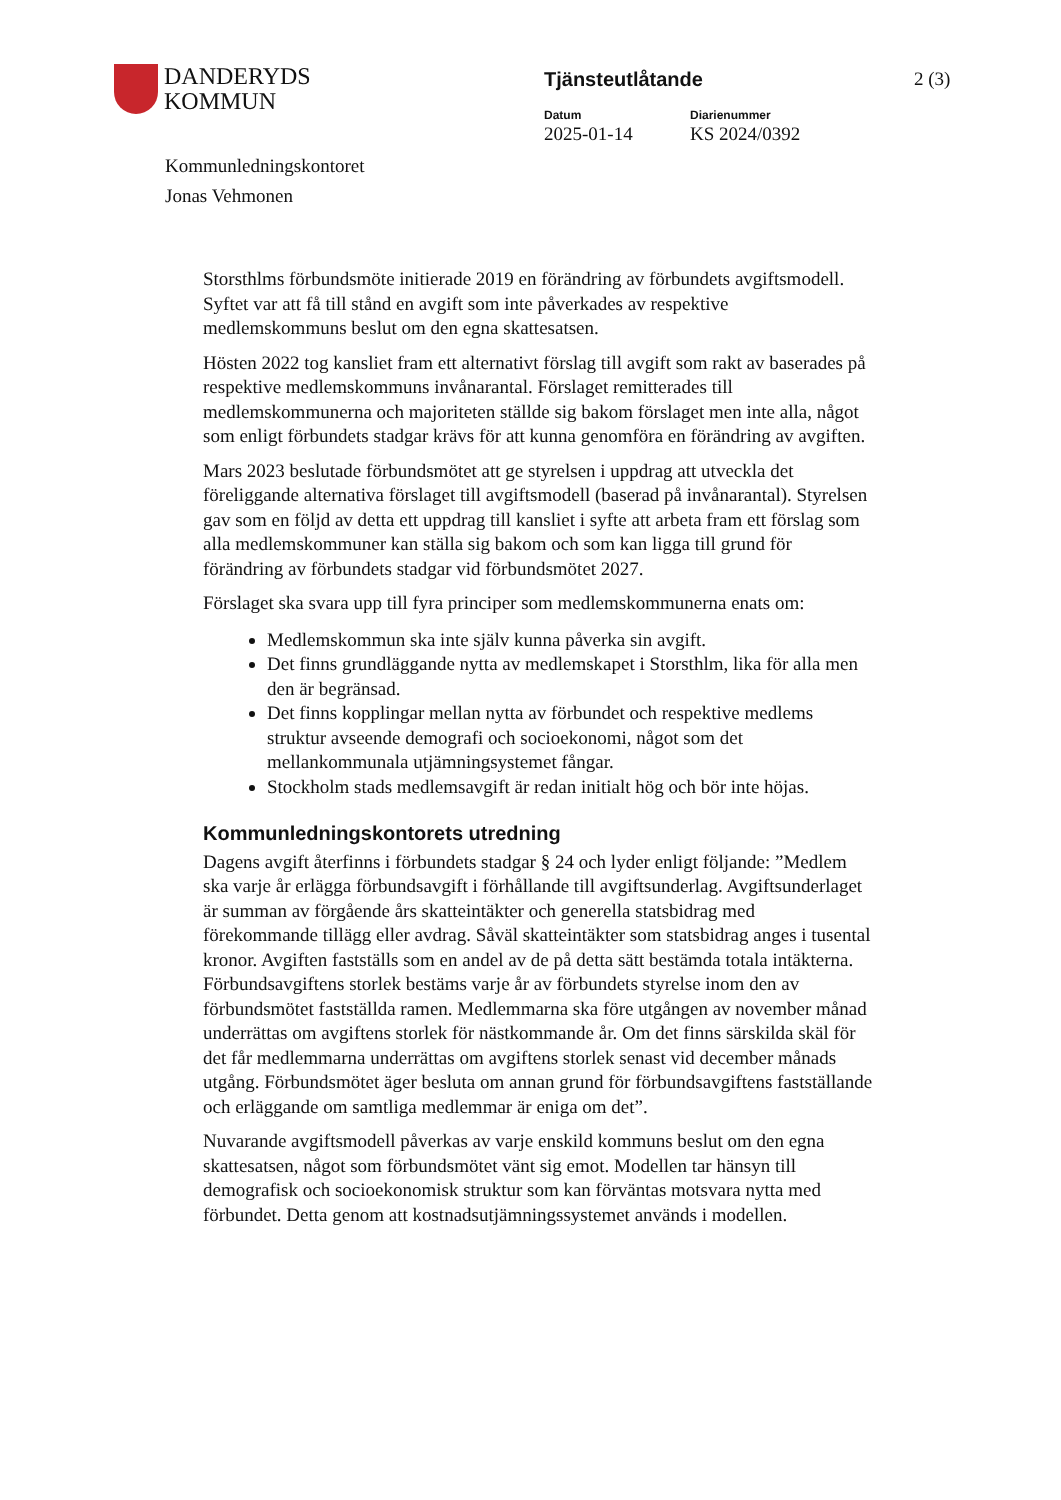DANDERYDS
KOMMUN
Tjänsteutlåtande
Datum
2025-01-14
Diarienummer
KS 2024/0392
2 (3)
Kommunledningskontoret
Jonas Vehmonen
Storsthlms förbundsmöte initierade 2019 en förändring av förbundets avgiftsmodell. Syftet var att få till stånd en avgift som inte påverkades av respektive medlemskommuns beslut om den egna skattesatsen.
Hösten 2022 tog kansliet fram ett alternativt förslag till avgift som rakt av baserades på respektive medlemskommuns invånarantal. Förslaget remitterades till medlemskommunerna och majoriteten ställde sig bakom förslaget men inte alla, något som enligt förbundets stadgar krävs för att kunna genomföra en förändring av avgiften.
Mars 2023 beslutade förbundsmötet att ge styrelsen i uppdrag att utveckla det föreliggande alternativa förslaget till avgiftsmodell (baserad på invånarantal). Styrelsen gav som en följd av detta ett uppdrag till kansliet i syfte att arbeta fram ett förslag som alla medlemskommuner kan ställa sig bakom och som kan ligga till grund för förändring av förbundets stadgar vid förbundsmötet 2027.
Förslaget ska svara upp till fyra principer som medlemskommunerna enats om:
Medlemskommun ska inte själv kunna påverka sin avgift.
Det finns grundläggande nytta av medlemskapet i Storsthlm, lika för alla men den är begränsad.
Det finns kopplingar mellan nytta av förbundet och respektive medlems struktur avseende demografi och socioekonomi, något som det mellankommunala utjämningsystemet fångar.
Stockholm stads medlemsavgift är redan initialt hög och bör inte höjas.
Kommunledningskontorets utredning
Dagens avgift återfinns i förbundets stadgar § 24 och lyder enligt följande: ”Medlem ska varje år erlägga förbundsavgift i förhållande till avgiftsunderlag. Avgiftsunderlaget är summan av förgående års skatteintäkter och generella statsbidrag med förekommande tillägg eller avdrag. Såväl skatteintäkter som statsbidrag anges i tusental kronor. Avgiften fastställs som en andel av de på detta sätt bestämda totala intäkterna. Förbundsavgiftens storlek bestäms varje år av förbundets styrelse inom den av förbundsmötet fastställda ramen. Medlemmarna ska före utgången av november månad underrättas om avgiftens storlek för nästkommande år. Om det finns särskilda skäl för det får medlemmarna underrättas om avgiftens storlek senast vid december månads utgång. Förbundsmötet äger besluta om annan grund för förbundsavgiftens fastställande och erläggande om samtliga medlemmar är eniga om det”.
Nuvarande avgiftsmodell påverkas av varje enskild kommuns beslut om den egna skattesatsen, något som förbundsmötet vänt sig emot. Modellen tar hänsyn till demografisk och socioekonomisk struktur som kan förväntas motsvara nytta med förbundet. Detta genom att kostnadsutjämningssystemet används i modellen.